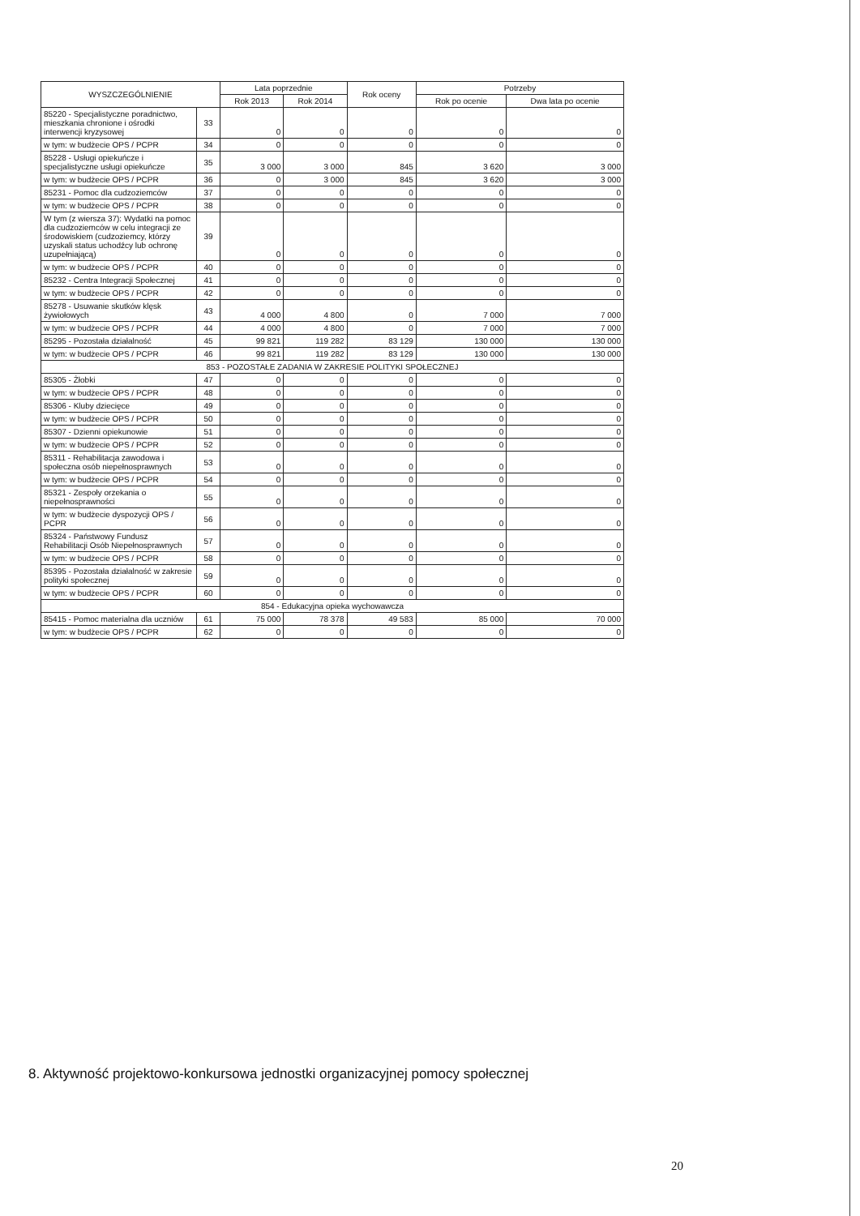| WYSZCZEGÓLNIENIE | | Lata poprzednie | | Rok oceny | Potrzeby | |
| --- | --- | --- | --- | --- | --- | --- |
| | | Rok 2013 | Rok 2014 | | Rok po ocenie | Dwa lata po ocenie |
| 85220 - Specjalistyczne poradnictwo, mieszkania chronione i ośrodki interwencji kryzysowej | 33 | 0 | 0 | 0 | 0 | 0 |
| w tym: w budżecie OPS / PCPR | 34 | 0 | 0 | 0 | 0 | 0 |
| 85228 - Usługi opiekuńcze i specjalistyczne usługi opiekuńcze | 35 | 3 000 | 3 000 | 845 | 3 620 | 3 000 |
| w tym: w budżecie OPS / PCPR | 36 | 0 | 3 000 | 845 | 3 620 | 3 000 |
| 85231 - Pomoc dla cudzoziemców | 37 | 0 | 0 | 0 | 0 | 0 |
| w tym: w budżecie OPS / PCPR | 38 | 0 | 0 | 0 | 0 | 0 |
| W tym (z wiersza 37): Wydatki na pomoc dla cudzoziemców w celu integracji ze środowiskiem (cudzoziemcy, którzy uzyskali status uchodźcy lub ochronę uzupełniającą) | 39 | 0 | 0 | 0 | 0 | 0 |
| w tym: w budżecie OPS / PCPR | 40 | 0 | 0 | 0 | 0 | 0 |
| 85232 - Centra Integracji Społecznej | 41 | 0 | 0 | 0 | 0 | 0 |
| w tym: w budżecie OPS / PCPR | 42 | 0 | 0 | 0 | 0 | 0 |
| 85278 - Usuwanie skutków klęsk żywiołowych | 43 | 4 000 | 4 800 | 0 | 7 000 | 7 000 |
| w tym: w budżecie OPS / PCPR | 44 | 4 000 | 4 800 | 0 | 7 000 | 7 000 |
| 85295 - Pozostała działalność | 45 | 99 821 | 119 282 | 83 129 | 130 000 | 130 000 |
| w tym: w budżecie OPS / PCPR | 46 | 99 821 | 119 282 | 83 129 | 130 000 | 130 000 |
| 853 - POZOSTAŁE ZADANIA W ZAKRESIE POLITYKI SPOŁECZNEJ | | | | | | |
| 85305 - Żłobki | 47 | 0 | 0 | 0 | 0 | 0 |
| w tym: w budżecie OPS / PCPR | 48 | 0 | 0 | 0 | 0 | 0 |
| 85306 - Kluby dziecięce | 49 | 0 | 0 | 0 | 0 | 0 |
| w tym: w budżecie OPS / PCPR | 50 | 0 | 0 | 0 | 0 | 0 |
| 85307 - Dzienni opiekunowie | 51 | 0 | 0 | 0 | 0 | 0 |
| w tym: w budżecie OPS / PCPR | 52 | 0 | 0 | 0 | 0 | 0 |
| 85311 - Rehabilitacja zawodowa i społeczna osób niepełnosprawnych | 53 | 0 | 0 | 0 | 0 | 0 |
| w tym: w budżecie OPS / PCPR | 54 | 0 | 0 | 0 | 0 | 0 |
| 85321 - Zespoły orzekania o niepełnosprawności | 55 | 0 | 0 | 0 | 0 | 0 |
| w tym: w budżecie dyspozycji OPS / PCPR | 56 | 0 | 0 | 0 | 0 | 0 |
| 85324 - Państwowy Fundusz Rehabilitacji Osób Niepełnosprawnych | 57 | 0 | 0 | 0 | 0 | 0 |
| w tym: w budżecie OPS / PCPR | 58 | 0 | 0 | 0 | 0 | 0 |
| 85395 - Pozostała działalność w zakresie polityki społecznej | 59 | 0 | 0 | 0 | 0 | 0 |
| w tym: w budżecie OPS / PCPR | 60 | 0 | 0 | 0 | 0 | 0 |
| 854 - Edukacyjna opieka wychowawcza | | | | | | |
| 85415 - Pomoc materialna dla uczniów | 61 | 75 000 | 78 378 | 49 583 | 85 000 | 70 000 |
| w tym: w budżecie OPS / PCPR | 62 | 0 | 0 | 0 | 0 | 0 |
8. Aktywność projektowo-konkursowa jednostki organizacyjnej pomocy społecznej
20